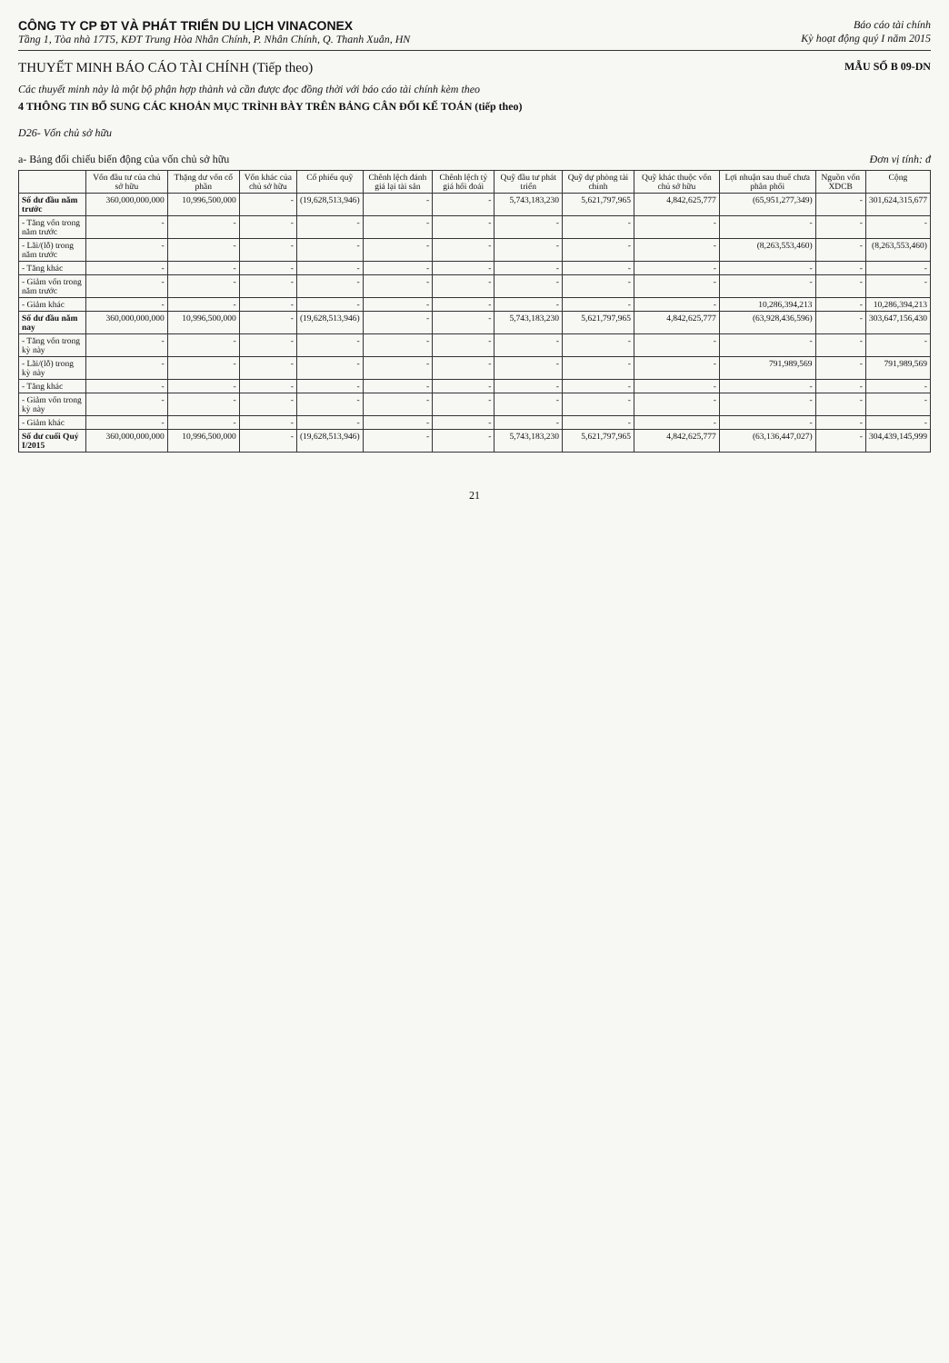CÔNG TY CP ĐT VÀ PHÁT TRIỂN DU LỊCH VINACONEX
Tầng 1, Tòa nhà 17T5, KĐT Trung Hòa Nhân Chính, P. Nhân Chính, Q. Thanh Xuân, HN
Báo cáo tài chính
Kỳ hoạt động quý I năm 2015
THUYẾT MINH BÁO CÁO TÀI CHÍNH (Tiếp theo)
MẪU SỐ B 09-DN
Các thuyết minh này là một bộ phận hợp thành và cần được đọc đồng thời với báo cáo tài chính kèm theo
4 THÔNG TIN BỔ SUNG CÁC KHOẢN MỤC TRÌNH BÀY TRÊN BẢNG CÂN ĐỐI KẾ TOÁN (tiếp theo)
D26- Vốn chủ sở hữu
a- Bảng đối chiếu biến động của vốn chủ sở hữu Đơn vị tính: đ
| | Vốn đầu tư của chủ sở hữu | Thặng dư vốn cổ phần | Vốn khác của chủ sở hữu | Cổ phiếu quỹ | Chênh lệch đánh giá lại tài sản | Chênh lệch tỷ giá hối đoái | Quỹ đầu tư phát triển | Quỹ dự phòng tài chính | Quỹ khác thuộc vốn chủ sở hữu | Lợi nhuận sau thuế chưa phân phối | Nguồn vốn XDCB | Cộng |
| --- | --- | --- | --- | --- | --- | --- | --- | --- | --- | --- | --- | --- |
| Số dư đầu năm trước | 360,000,000,000 | 10,996,500,000 | - | (19,628,513,946) | - | - | 5,743,183,230 | 5,621,797,965 | 4,842,625,777 | (65,951,277,349) | - | 301,624,315,677 |
| - Tăng vốn trong năm trước | - | - | - | - | - | - | - | - | - | - | - | - |
| - Lãi/(lỗ) trong năm trước | - | - | - | - | - | - | - | - | - | (8,263,553,460) | - | (8,263,553,460) |
| - Tăng khác | - | - | - | - | - | - | - | - | - | - | - | - |
| - Giảm vốn trong năm trước | - | - | - | - | - | - | - | - | - | - | - | - |
| - Giảm khác | - | - | - | - | - | - | - | - | - | 10,286,394,213 | - | 10,286,394,213 |
| Số dư đầu năm nay | 360,000,000,000 | 10,996,500,000 | - | (19,628,513,946) | - | - | 5,743,183,230 | 5,621,797,965 | 4,842,625,777 | (63,928,436,596) | - | 303,647,156,430 |
| - Tăng vốn trong kỳ này | - | - | - | - | - | - | - | - | - | - | - | - |
| - Lãi/(lỗ) trong kỳ này | - | - | - | - | - | - | - | - | - | 791,989,569 | - | 791,989,569 |
| - Tăng khác | - | - | - | - | - | - | - | - | - | - | - | - |
| - Giảm vốn trong kỳ này | - | - | - | - | - | - | - | - | - | - | - | - |
| - Giảm khác | - | - | - | - | - | - | - | - | - | - | - | - |
| Số dư cuối Quý I/2015 | 360,000,000,000 | 10,996,500,000 | - | (19,628,513,946) | - | - | 5,743,183,230 | 5,621,797,965 | 4,842,625,777 | (63,136,447,027) | - | 304,439,145,999 |
21